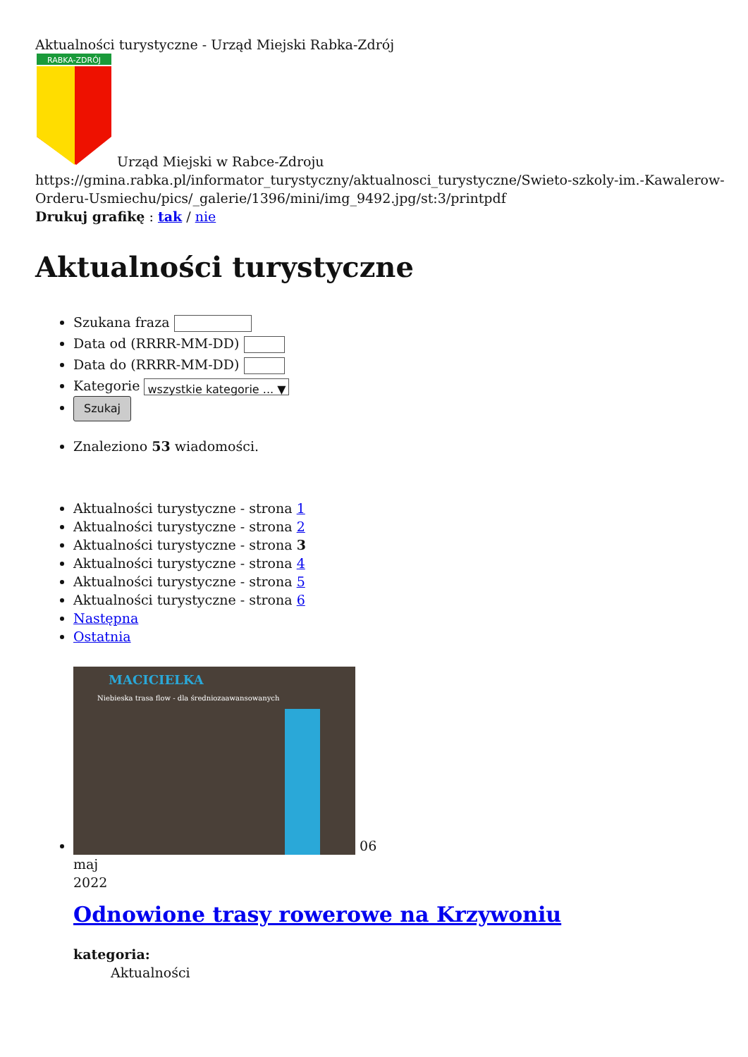Aktualności turystyczne - Urząd Miejski Rabka-Zdrój
RABKA-ZDRÓJ
Urząd Miejski w Rabce-Zdroju
https://gmina.rabka.pl/informator_turystyczny/aktualnosci_turystyczne/Swieto-szkoly-im.-Kawalerow-Orderu-Usmiechu/pics/_galerie/1396/mini/img_9492.jpg/st:3/printpdf
Drukuj grafikę : tak / nie
Aktualności turystyczne
Szukana fraza
Data od (RRRR-MM-DD)
Data do (RRRR-MM-DD)
Kategorie wszystkie kategorie ... ▼
Szukaj
Znaleziono 53 wiadomości.
Aktualności turystyczne - strona 1
Aktualności turystyczne - strona 2
Aktualności turystyczne - strona 3
Aktualności turystyczne - strona 4
Aktualności turystyczne - strona 5
Aktualności turystyczne - strona 6
Następna
Ostatnia
MACICIELKA
Niebieska trasa flow - dla średniozaawansowanych
06
maj
2022
Odnowione trasy rowerowe na Krzywoniu
kategoria:
Aktualności